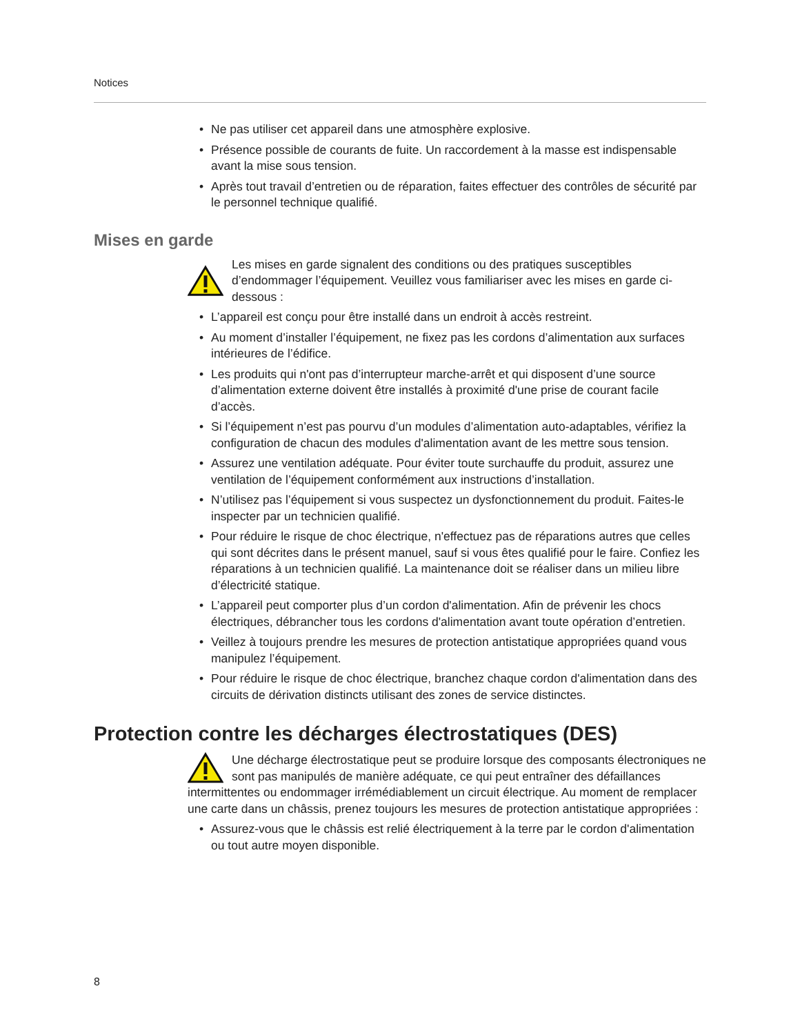Notices
• Ne pas utiliser cet appareil dans une atmosphère explosive.
• Présence possible de courants de fuite. Un raccordement à la masse est indispensable avant la mise sous tension.
• Après tout travail d’entretien ou de réparation, faites effectuer des contrôles de sécurité par le personnel technique qualifié.
Mises en garde
Les mises en garde signalent des conditions ou des pratiques susceptibles d’endommager l’équipement. Veuillez vous familiariser avec les mises en garde ci-dessous :
• L’appareil est conçu pour être installé dans un endroit à accès restreint.
• Au moment d’installer l’équipement, ne fixez pas les cordons d’alimentation aux surfaces intérieures de l’édifice.
• Les produits qui n'ont pas d’interrupteur marche-arrêt et qui disposent d’une source d’alimentation externe doivent être installés à proximité d'une prise de courant facile d’accès.
• Si l’équipement n’est pas pourvu d’un modules d’alimentation auto-adaptables, vérifiez la configuration de chacun des modules d'alimentation avant de les mettre sous tension.
• Assurez une ventilation adéquate. Pour éviter toute surchauffe du produit, assurez une ventilation de l’équipement conformément aux instructions d’installation.
• N’utilisez pas l’équipement si vous suspectez un dysfonctionnement du produit. Faites-le inspecter par un technicien qualifié.
• Pour réduire le risque de choc électrique, n'effectuez pas de réparations autres que celles qui sont décrites dans le présent manuel, sauf si vous êtes qualifié pour le faire. Confiez les réparations à un technicien qualifié. La maintenance doit se réaliser dans un milieu libre d’électricité statique.
• L’appareil peut comporter plus d’un cordon d'alimentation. Afin de prévenir les chocs électriques, débrancher tous les cordons d'alimentation avant toute opération d’entretien.
• Veillez à toujours prendre les mesures de protection antistatique appropriées quand vous manipulez l’équipement.
• Pour réduire le risque de choc électrique, branchez chaque cordon d'alimentation dans des circuits de dérivation distincts utilisant des zones de service distinctes.
Protection contre les décharges électrostatiques (DES)
Une décharge électrostatique peut se produire lorsque des composants électroniques ne sont pas manipulés de manière adéquate, ce qui peut entraîner des défaillances intermittentes ou endommager irrémédiablement un circuit électrique. Au moment de remplacer une carte dans un châssis, prenez toujours les mesures de protection antistatique appropriées :
• Assurez-vous que le châssis est relié électriquement à la terre par le cordon d'alimentation ou tout autre moyen disponible.
8